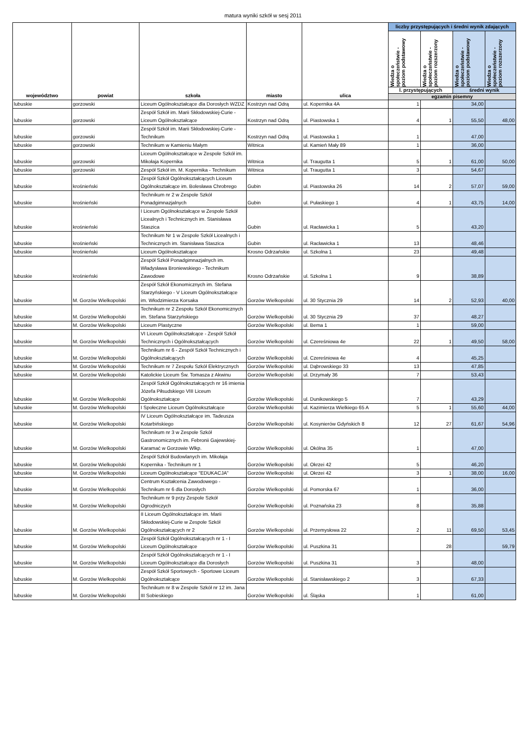matura wyniki szkół w sesj 2011
| województwo | powiat | szkoła | miasto | ulica | liczby przystępujących i średni wynik zdających | | | |
| --- | --- | --- | --- | --- | --- | --- | --- | --- |
| | | | | | Wiedza o społeczeństwie - poziom podstawowy | Wiedza o społeczeństwie - poziom rozszerzony | Wiedza o społeczeństwie - poziom podstawowy | Wiedza o społeczeństwie - poziom rozszerzony |
| | | | | | l. przystępujących | | średni wynik | |
| | | | | | egzamin pisemny | | | |
| lubuskie | gorzowski | Liceum Ogólnokształcące dla Dorosłych WZDZ | Kostrzyn nad Odrą | ul. Kopernika 4A | 1 | | 34,00 | |
| lubuskie | gorzowski | Zespół Szkół im. Marii Skłodowskiej-Curie - Liceum Ogólnokształcące | Kostrzyn nad Odrą | ul. Piastowska 1 | 4 | 1 | 55,50 | 48,00 |
| lubuskie | gorzowski | Zespół Szkół im. Marii Skłodowskiej-Curie - Technikum | Kostrzyn nad Odrą | ul. Piastowska 1 | 1 | | 47,00 | |
| lubuskie | gorzowski | Technikum w Kamieniu Małym | Witnica | ul. Kamień Mały 89 | 1 | | 36,00 | |
| lubuskie | gorzowski | Liceum Ogólnokształcące w Zespole Szkół im. Mikołaja Kopernika | Witnica | ul. Traugutta 1 | 5 | 1 | 61,00 | 50,00 |
| lubuskie | gorzowski | Zespół Szkół im. M. Kopernika - Technikum | Witnica | ul. Traugutta 1 | 3 | | 54,67 | |
| lubuskie | krośnieński | Zespół Szkół Ogólnokształcących Liceum Ogólnokształcące im. Bolesława Chrobrego | Gubin | ul. Piastowska 26 | 14 | 2 | 57,07 | 59,00 |
| lubuskie | krośnieński | Technikum nr 2 w Zespole Szkół Ponadgimnazjalnych | Gubin | ul. Pułaskiego 1 | 4 | 1 | 43,75 | 14,00 |
| lubuskie | krośnieński | I Liceum Ogólnokształcące w Zespole Szkół Licealnych i Technicznych im. Stanisława Staszica | Gubin | ul. Racławicka 1 | 5 | | 43,20 | |
| lubuskie | krośnieński | Technikum Nr 1 w Zespole Szkół Licealnych i Technicznych im. Stanisława Staszica | Gubin | ul. Racławicka 1 | 13 | | 48,46 | |
| lubuskie | krośnieński | Liceum Ogólnokształcące | Krosno Odrzańskie | ul. Szkolna 1 | 23 | | 49,48 | |
| lubuskie | krośnieński | Zespół Szkół Ponadgimnazjalnych im. Władysława Broniewskiego - Technikum Zawodowe | Krosno Odrzańskie | ul. Szkolna 1 | 9 | | 38,89 | |
| lubuskie | M. Gorzów Wielkopolski | Zespół Szkół Ekonomicznych im. Stefana Starzyńskiego - V Liceum Ogólnokształcące im. Włodzimierza Korsaka | Gorzów Wielkopolski | ul. 30 Stycznia 29 | 14 | 2 | 52,93 | 40,00 |
| lubuskie | M. Gorzów Wielkopolski | Technikum nr 2 Zespołu Szkół Ekonomicznych im. Stefana Starzyńskiego | Gorzów Wielkopolski | ul. 30 Stycznia 29 | 37 | | 48,27 | |
| lubuskie | M. Gorzów Wielkopolski | Liceum Plastyczne | Gorzów Wielkopolski | ul. Bema 1 | 1 | | 59,00 | |
| lubuskie | M. Gorzów Wielkopolski | VI Liceum Ogólnokształcące - Zespół Szkół Technicznych i Ogólnokształcących | Gorzów Wielkopolski | ul. Czereśniowa 4e | 22 | 1 | 49,50 | 58,00 |
| lubuskie | M. Gorzów Wielkopolski | Technikum nr 6 - Zespół Szkół Technicznych i Ogólnokształcących | Gorzów Wielkopolski | ul. Czereśniowa 4e | 4 | | 45,25 | |
| lubuskie | M. Gorzów Wielkopolski | Technikum nr 7 Zespołu Szkół Elektrycznych | Gorzów Wielkopolski | ul. Dąbrowskiego 33 | 13 | | 47,85 | |
| lubuskie | M. Gorzów Wielkopolski | Katolickie Liceum Św. Tomasza z Akwinu | Gorzów Wielkopolski | ul. Drzymały 36 | 7 | | 53,43 | |
| lubuskie | M. Gorzów Wielkopolski | Zespół Szkół Ogólnokształcących nr 16 imienia Józefa Piłsudskiego VIII Liceum Ogólnokształcące | Gorzów Wielkopolski | ul. Dunikowskiego 5 | 7 | | 43,29 | |
| lubuskie | M. Gorzów Wielkopolski | I Społeczne Liceum Ogólnokształcące | Gorzów Wielkopolski | ul. Kazimierza Wielkiego 65 A | 5 | 1 | 55,60 | 44,00 |
| lubuskie | M. Gorzów Wielkopolski | IV Liceum Ogólnokształcące im. Tadeusza Kotarbińskiego | Gorzów Wielkopolski | ul. Kosynierów Gdyńskich 8 | 12 | 27 | 61,67 | 54,96 |
| lubuskie | M. Gorzów Wielkopolski | Technikum nr 3 w Zespole Szkół Gastronomicznych im. Febronii Gajewskiej-Karamać w Gorzowie Wlkp. | Gorzów Wielkopolski | ul. Okólna 35 | 1 | | 47,00 | |
| lubuskie | M. Gorzów Wielkopolski | Zespół Szkół Budowlanych im. Mikołaja Kopernika - Technikum nr 1 | Gorzów Wielkopolski | ul. Okrzei 42 | 5 | | 46,20 | |
| lubuskie | M. Gorzów Wielkopolski | Liceum Ogólnokształcące "EDUKACJA" | Gorzów Wielkopolski | ul. Okrzei 42 | 3 | 1 | 38,00 | 16,00 |
| lubuskie | M. Gorzów Wielkopolski | Centrum Kształcenia Zawodowego - Technikum nr 6 dla Dorosłych | Gorzów Wielkopolski | ul. Pomorska 67 | 1 | | 36,00 | |
| lubuskie | M. Gorzów Wielkopolski | Technikum nr 9 przy Zespole Szkół Ogrodniczych | Gorzów Wielkopolski | ul. Poznańska 23 | 8 | | 35,88 | |
| lubuskie | M. Gorzów Wielkopolski | II Liceum Ogólnokształcące im. Marii Skłodowskiej-Curie w Zespole Szkół Ogólnokształcących nr 2 | Gorzów Wielkopolski | ul. Przemysłowa 22 | 2 | 11 | 69,50 | 53,45 |
| lubuskie | M. Gorzów Wielkopolski | Zespół Szkół Ogólnokształcących nr 1 - I Liceum Ogólnokształcące | Gorzów Wielkopolski | ul. Puszkina 31 | | 28 | | 59,79 |
| lubuskie | M. Gorzów Wielkopolski | Zespół Szkół Ogólnokształcących nr 1 - I Liceum Ogólnokształcące dla Dorosłych | Gorzów Wielkopolski | ul. Puszkina 31 | 3 | | 48,00 | |
| lubuskie | M. Gorzów Wielkopolski | Zespół Szkół Sportowych - Sportowe Liceum Ogólnokształcące | Gorzów Wielkopolski | ul. Stanisławskiego 2 | 3 | | 67,33 | |
| lubuskie | M. Gorzów Wielkopolski | Technikum nr 8 w Zespole Szkół nr 12 im. Jana III Sobieskiego | Gorzów Wielkopolski | ul. Śląska | 1 | | 61,00 | |